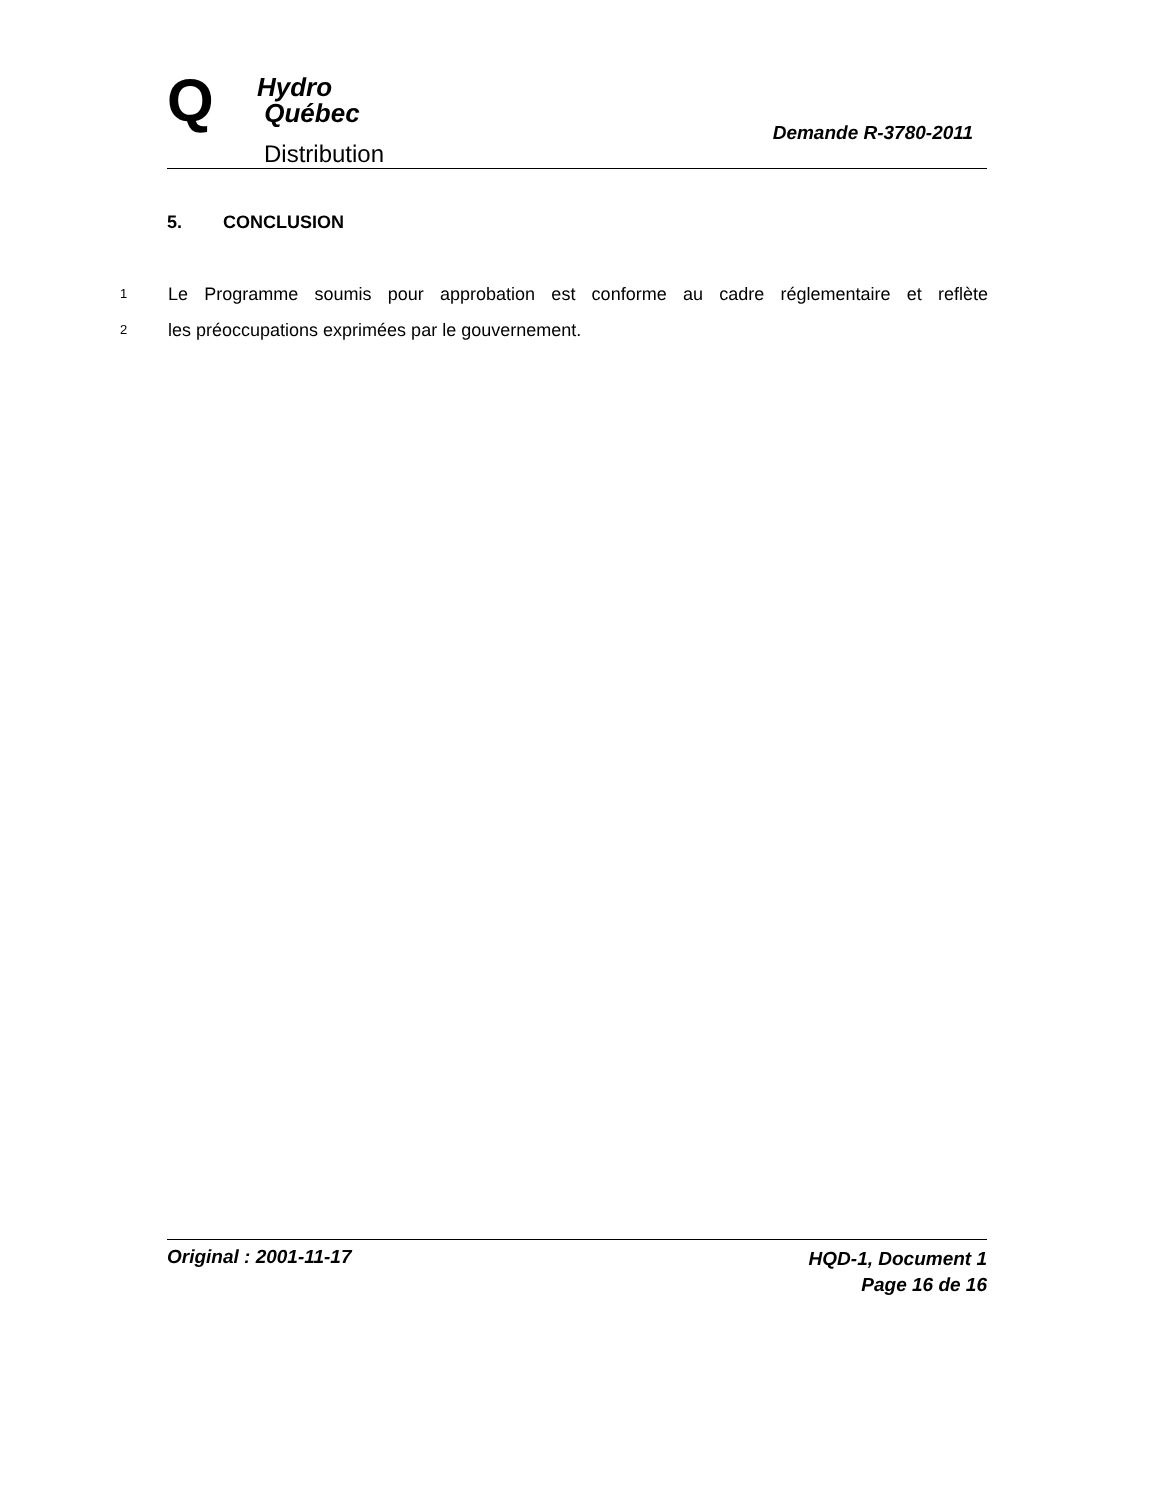Q
Hydro
Québec
Distribution
Demande R-3780-2011
5. CONCLUSION
1 Le Programme soumis pour approbation est conforme au cadre réglementaire et reflète
2 les préoccupations exprimées par le gouvernement.
Original : 2001-11-17
HQD-1, Document 1
Page 16 de 16